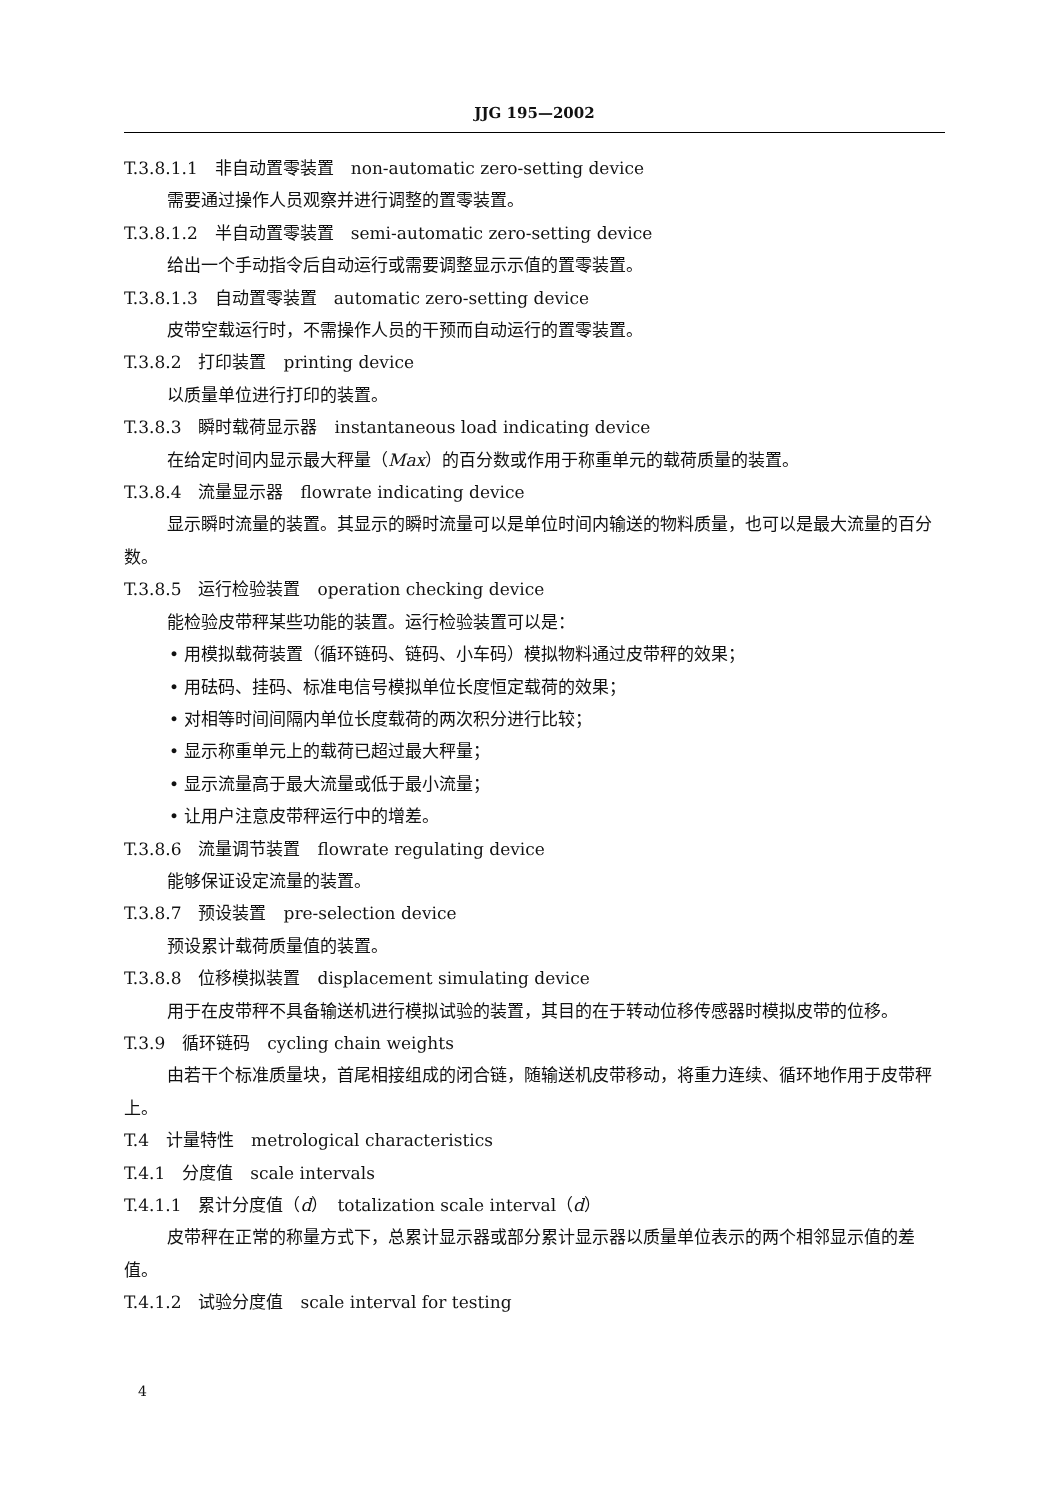JJG 195—2002
T.3.8.1.1　非自动置零装置　non-automatic zero-setting device
需要通过操作人员观察并进行调整的置零装置。
T.3.8.1.2　半自动置零装置　semi-automatic zero-setting device
给出一个手动指令后自动运行或需要调整显示示值的置零装置。
T.3.8.1.3　自动置零装置　automatic zero-setting device
皮带空载运行时，不需操作人员的干预而自动运行的置零装置。
T.3.8.2　打印装置　printing device
以质量单位进行打印的装置。
T.3.8.3　瞬时载荷显示器　instantaneous load indicating device
在给定时间内显示最大秤量（Max）的百分数或作用于称重单元的载荷质量的装置。
T.3.8.4　流量显示器　flowrate indicating device
显示瞬时流量的装置。其显示的瞬时流量可以是单位时间内输送的物料质量，也可以是最大流量的百分数。
T.3.8.5　运行检验装置　operation checking device
能检验皮带秤某些功能的装置。运行检验装置可以是：
• 用模拟载荷装置（循环链码、链码、小车码）模拟物料通过皮带秤的效果；
• 用砝码、挂码、标准电信号模拟单位长度恒定载荷的效果；
• 对相等时间间隔内单位长度载荷的两次积分进行比较；
• 显示称重单元上的载荷已超过最大秤量；
• 显示流量高于最大流量或低于最小流量；
• 让用户注意皮带秤运行中的增差。
T.3.8.6　流量调节装置　flowrate regulating device
能够保证设定流量的装置。
T.3.8.7　预设装置　pre-selection device
预设累计载荷质量值的装置。
T.3.8.8　位移模拟装置　displacement simulating device
用于在皮带秤不具备输送机进行模拟试验的装置，其目的在于转动位移传感器时模拟皮带的位移。
T.3.9　循环链码　cycling chain weights
由若干个标准质量块，首尾相接组成的闭合链，随输送机皮带移动，将重力连续、循环地作用于皮带秤上。
T.4　计量特性　metrological characteristics
T.4.1　分度值　scale intervals
T.4.1.1　累计分度值（d）　totalization scale interval（d）
皮带秤在正常的称量方式下，总累计显示器或部分累计显示器以质量单位表示的两个相邻显示值的差值。
T.4.1.2　试验分度值　scale interval for testing
4